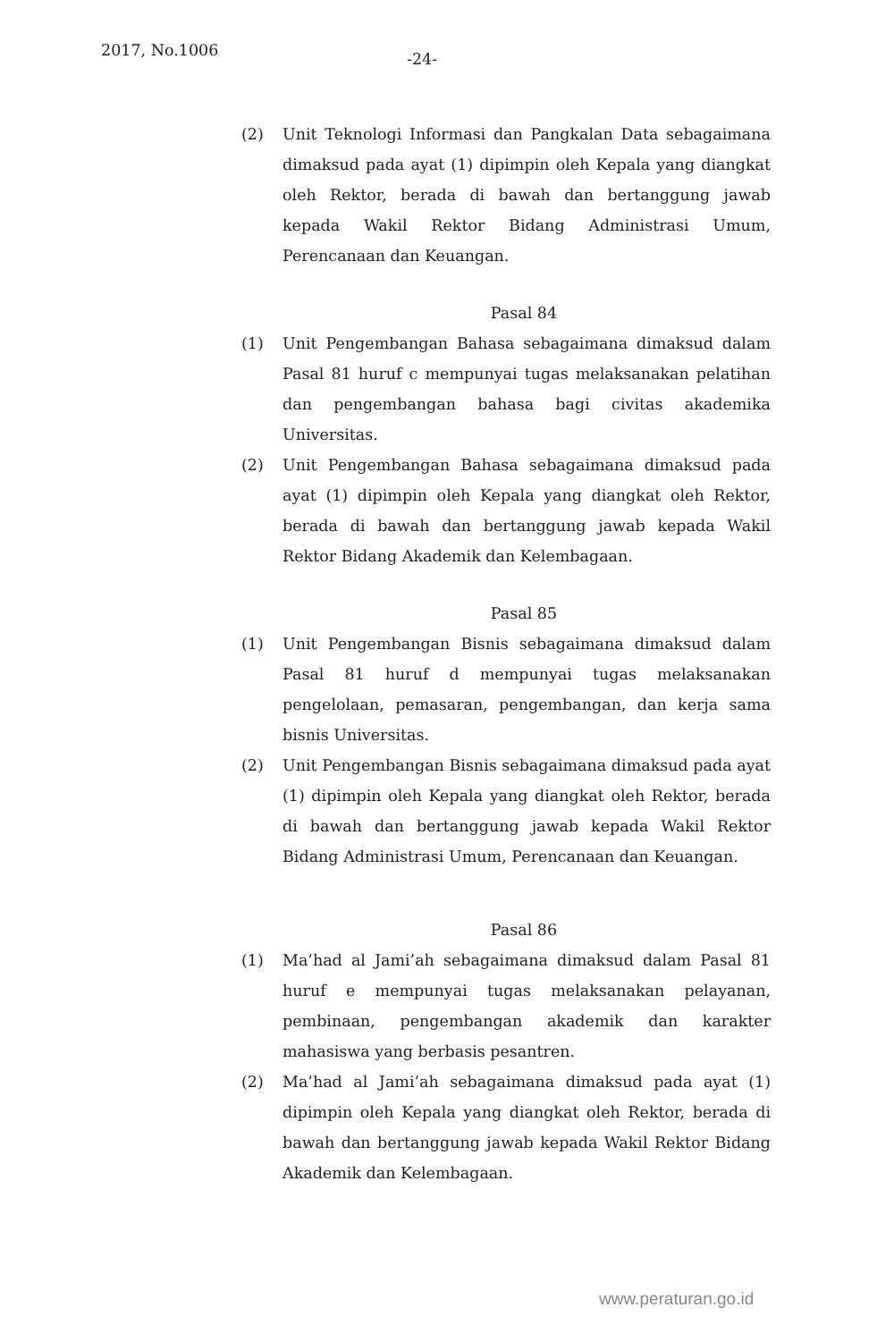2017, No.1006 -24-
(2) Unit Teknologi Informasi dan Pangkalan Data sebagaimana dimaksud pada ayat (1) dipimpin oleh Kepala yang diangkat oleh Rektor, berada di bawah dan bertanggung jawab kepada Wakil Rektor Bidang Administrasi Umum, Perencanaan dan Keuangan.
Pasal 84
(1) Unit Pengembangan Bahasa sebagaimana dimaksud dalam Pasal 81 huruf c mempunyai tugas melaksanakan pelatihan dan pengembangan bahasa bagi civitas akademika Universitas.
(2) Unit Pengembangan Bahasa sebagaimana dimaksud pada ayat (1) dipimpin oleh Kepala yang diangkat oleh Rektor, berada di bawah dan bertanggung jawab kepada Wakil Rektor Bidang Akademik dan Kelembagaan.
Pasal 85
(1) Unit Pengembangan Bisnis sebagaimana dimaksud dalam Pasal 81 huruf d mempunyai tugas melaksanakan pengelolaan, pemasaran, pengembangan, dan kerja sama bisnis Universitas.
(2) Unit Pengembangan Bisnis sebagaimana dimaksud pada ayat (1) dipimpin oleh Kepala yang diangkat oleh Rektor, berada di bawah dan bertanggung jawab kepada Wakil Rektor Bidang Administrasi Umum, Perencanaan dan Keuangan.
Pasal 86
(1) Ma’had al Jami’ah sebagaimana dimaksud dalam Pasal 81 huruf e mempunyai tugas melaksanakan pelayanan, pembinaan, pengembangan akademik dan karakter mahasiswa yang berbasis pesantren.
(2) Ma’had al Jami’ah sebagaimana dimaksud pada ayat (1) dipimpin oleh Kepala yang diangkat oleh Rektor, berada di bawah dan bertanggung jawab kepada Wakil Rektor Bidang Akademik dan Kelembagaan.
www.peraturan.go.id